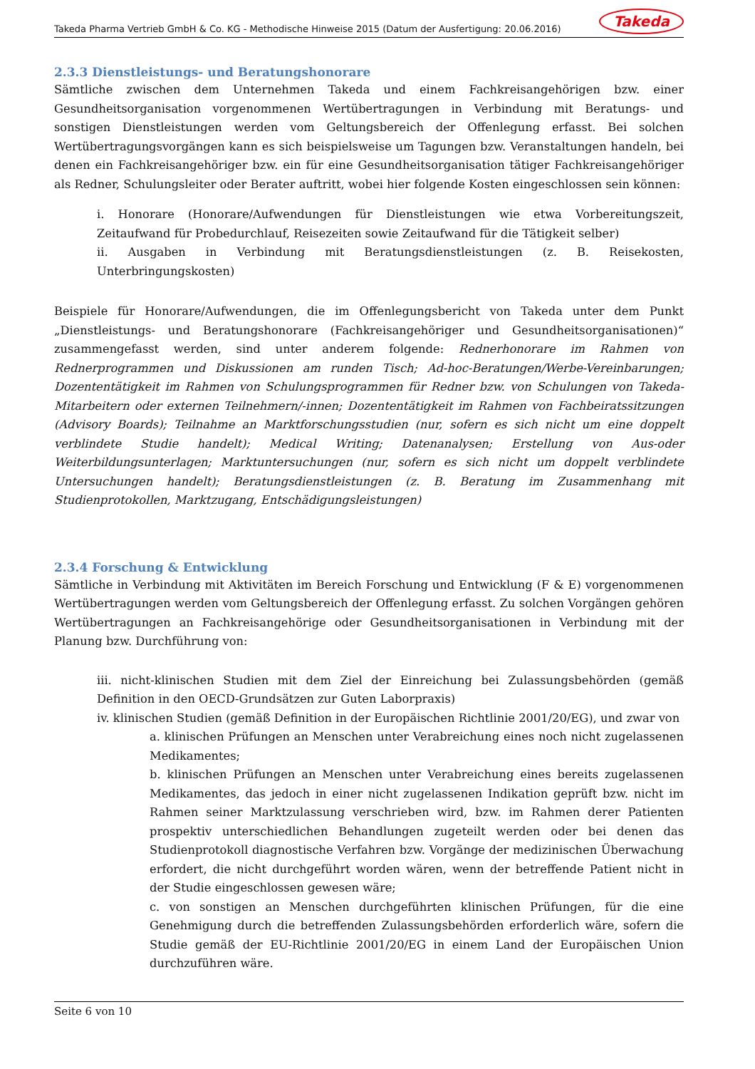Takeda Pharma Vertrieb GmbH & Co. KG - Methodische Hinweise 2015 (Datum der Ausfertigung: 20.06.2016) Takeda
2.3.3 Dienstleistungs- und Beratungshonorare
Sämtliche zwischen dem Unternehmen Takeda und einem Fachkreisangehörigen bzw. einer Gesundheitsorganisation vorgenommenen Wertübertragungen in Verbindung mit Beratungs- und sonstigen Dienstleistungen werden vom Geltungsbereich der Offenlegung erfasst. Bei solchen Wertübertragungsvorgängen kann es sich beispielsweise um Tagungen bzw. Veranstaltungen handeln, bei denen ein Fachkreisangehöriger bzw. ein für eine Gesundheitsorganisation tätiger Fachkreisangehöriger als Redner, Schulungsleiter oder Berater auftritt, wobei hier folgende Kosten eingeschlossen sein können:
i. Honorare (Honorare/Aufwendungen für Dienstleistungen wie etwa Vorbereitungszeit, Zeitaufwand für Probedurchlauf, Reisezeiten sowie Zeitaufwand für die Tätigkeit selber)
ii. Ausgaben in Verbindung mit Beratungsdienstleistungen (z. B. Reisekosten, Unterbringungskosten)
Beispiele für Honorare/Aufwendungen, die im Offenlegungsbericht von Takeda unter dem Punkt „Dienstleistungs- und Beratungshonorare (Fachkreisangehöriger und Gesundheitsorganisationen)“ zusammengefasst werden, sind unter anderem folgende: Rednerhonorare im Rahmen von Rednerprogrammen und Diskussionen am runden Tisch; Ad-hoc-Beratungen/Werbe-Vereinbarungen; Dozententätigkeit im Rahmen von Schulungsprogrammen für Redner bzw. von Schulungen von Takeda-Mitarbeitern oder externen Teilnehmern/-innen; Dozententätigkeit im Rahmen von Fachbeiratssitzungen (Advisory Boards); Teilnahme an Marktforschungsstudien (nur, sofern es sich nicht um eine doppelt verblindete Studie handelt); Medical Writing; Datenanalysen; Erstellung von Aus-oder Weiterbildungsunterlagen; Marktuntersuchungen (nur, sofern es sich nicht um doppelt verblindete Untersuchungen handelt); Beratungsdienstleistungen (z. B. Beratung im Zusammenhang mit Studienprotokollen, Marktzugang, Entschädigungsleistungen)
2.3.4 Forschung & Entwicklung
Sämtliche in Verbindung mit Aktivitäten im Bereich Forschung und Entwicklung (F & E) vorgenommenen Wertübertragungen werden vom Geltungsbereich der Offenlegung erfasst. Zu solchen Vorgängen gehören Wertübertragungen an Fachkreisangehörige oder Gesundheitsorganisationen in Verbindung mit der Planung bzw. Durchführung von:
iii. nicht-klinischen Studien mit dem Ziel der Einreichung bei Zulassungsbehörden (gemäß Definition in den OECD-Grundsätzen zur Guten Laborpraxis)
iv. klinischen Studien (gemäß Definition in der Europäischen Richtlinie 2001/20/EG), und zwar von
a. klinischen Prüfungen an Menschen unter Verabreichung eines noch nicht zugelassenen Medikamentes;
b. klinischen Prüfungen an Menschen unter Verabreichung eines bereits zugelassenen Medikamentes, das jedoch in einer nicht zugelassenen Indikation geprüft bzw. nicht im Rahmen seiner Marktzulassung verschrieben wird, bzw. im Rahmen derer Patienten prospektiv unterschiedlichen Behandlungen zugeteilt werden oder bei denen das Studienprotokoll diagnostische Verfahren bzw. Vorgänge der medizinischen Überwachung erfordert, die nicht durchgeführt worden wären, wenn der betreffende Patient nicht in der Studie eingeschlossen gewesen wäre;
c. von sonstigen an Menschen durchgeführten klinischen Prüfungen, für die eine Genehmigung durch die betreffenden Zulassungsbehörden erforderlich wäre, sofern die Studie gemäß der EU-Richtlinie 2001/20/EG in einem Land der Europäischen Union durchzuführen wäre.
Seite 6 von 10